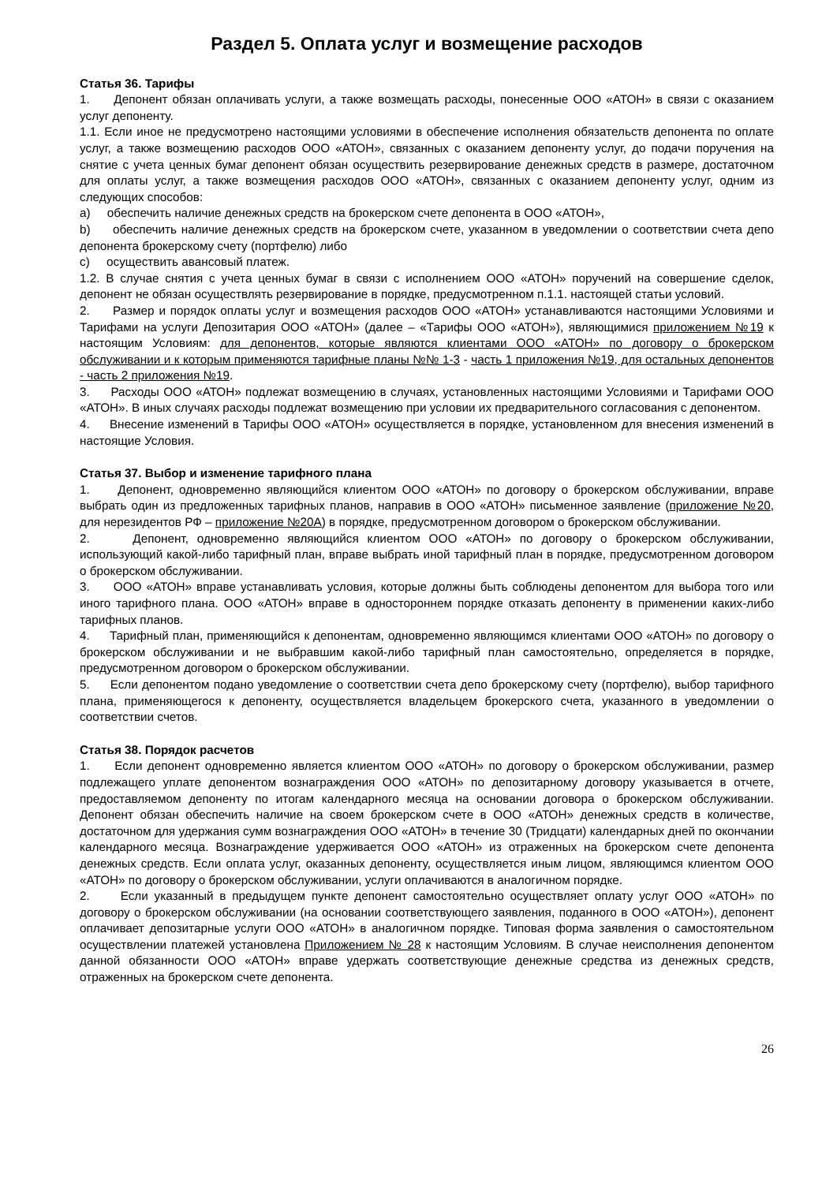Раздел 5. Оплата услуг и возмещение расходов
Статья 36. Тарифы
1. Депонент обязан оплачивать услуги, а также возмещать расходы, понесенные ООО «АТОН» в связи с оказанием услуг депоненту.
1.1. Если иное не предусмотрено настоящими условиями в обеспечение исполнения обязательств депонента по оплате услуг, а также возмещению расходов ООО «АТОН», связанных с оказанием депоненту услуг, до подачи поручения на снятие с учета ценных бумаг депонент обязан осуществить резервирование денежных средств в размере, достаточном для оплаты услуг, а также возмещения расходов ООО «АТОН», связанных с оказанием депоненту услуг, одним из следующих способов:
a) обеспечить наличие денежных средств на брокерском счете депонента в ООО «АТОН»,
b) обеспечить наличие денежных средств на брокерском счете, указанном в уведомлении о соответствии счета депо депонента брокерскому счету (портфелю) либо
c) осуществить авансовый платеж.
1.2. В случае снятия с учета ценных бумаг в связи с исполнением ООО «АТОН» поручений на совершение сделок, депонент не обязан осуществлять резервирование в порядке, предусмотренном п.1.1. настоящей статьи условий.
2. Размер и порядок оплаты услуг и возмещения расходов ООО «АТОН» устанавливаются настоящими Условиями и Тарифами на услуги Депозитария ООО «АТОН» (далее – «Тарифы ООО «АТОН»), являющимися приложением №19 к настоящим Условиям: для депонентов, которые являются клиентами ООО «АТОН» по договору о брокерском обслуживании и к которым применяются тарифные планы №№ 1-3 - часть 1 приложения №19, для остальных депонентов - часть 2 приложения №19.
3. Расходы ООО «АТОН» подлежат возмещению в случаях, установленных настоящими Условиями и Тарифами ООО «АТОН». В иных случаях расходы подлежат возмещению при условии их предварительного согласования с депонентом.
4. Внесение изменений в Тарифы ООО «АТОН» осуществляется в порядке, установленном для внесения изменений в настоящие Условия.
Статья 37. Выбор и изменение тарифного плана
1. Депонент, одновременно являющийся клиентом ООО «АТОН» по договору о брокерском обслуживании, вправе выбрать один из предложенных тарифных планов, направив в ООО «АТОН» письменное заявление (приложение №20, для нерезидентов РФ – приложение №20А) в порядке, предусмотренном договором о брокерском обслуживании.
2. Депонент, одновременно являющийся клиентом ООО «АТОН» по договору о брокерском обслуживании, использующий какой-либо тарифный план, вправе выбрать иной тарифный план в порядке, предусмотренном договором о брокерском обслуживании.
3. ООО «АТОН» вправе устанавливать условия, которые должны быть соблюдены депонентом для выбора того или иного тарифного плана. ООО «АТОН» вправе в одностороннем порядке отказать депоненту в применении каких-либо тарифных планов.
4. Тарифный план, применяющийся к депонентам, одновременно являющимся клиентами ООО «АТОН» по договору о брокерском обслуживании и не выбравшим какой-либо тарифный план самостоятельно, определяется в порядке, предусмотренном договором о брокерском обслуживании.
5. Если депонентом подано уведомление о соответствии счета депо брокерскому счету (портфелю), выбор тарифного плана, применяющегося к депоненту, осуществляется владельцем брокерского счета, указанного в уведомлении о соответствии счетов.
Статья 38. Порядок расчетов
1. Если депонент одновременно является клиентом ООО «АТОН» по договору о брокерском обслуживании, размер подлежащего уплате депонентом вознаграждения ООО «АТОН» по депозитарному договору указывается в отчете, предоставляемом депоненту по итогам календарного месяца на основании договора о брокерском обслуживании. Депонент обязан обеспечить наличие на своем брокерском счете в ООО «АТОН» денежных средств в количестве, достаточном для удержания сумм вознаграждения ООО «АТОН» в течение 30 (Тридцати) календарных дней по окончании календарного месяца. Вознаграждение удерживается ООО «АТОН» из отраженных на брокерском счете депонента денежных средств. Если оплата услуг, оказанных депоненту, осуществляется иным лицом, являющимся клиентом ООО «АТОН» по договору о брокерском обслуживании, услуги оплачиваются в аналогичном порядке.
2. Если указанный в предыдущем пункте депонент самостоятельно осуществляет оплату услуг ООО «АТОН» по договору о брокерском обслуживании (на основании соответствующего заявления, поданного в ООО «АТОН»), депонент оплачивает депозитарные услуги ООО «АТОН» в аналогичном порядке. Типовая форма заявления о самостоятельном осуществлении платежей установлена Приложением № 28 к настоящим Условиям. В случае неисполнения депонентом данной обязанности ООО «АТОН» вправе удержать соответствующие денежные средства из денежных средств, отраженных на брокерском счете депонента.
26